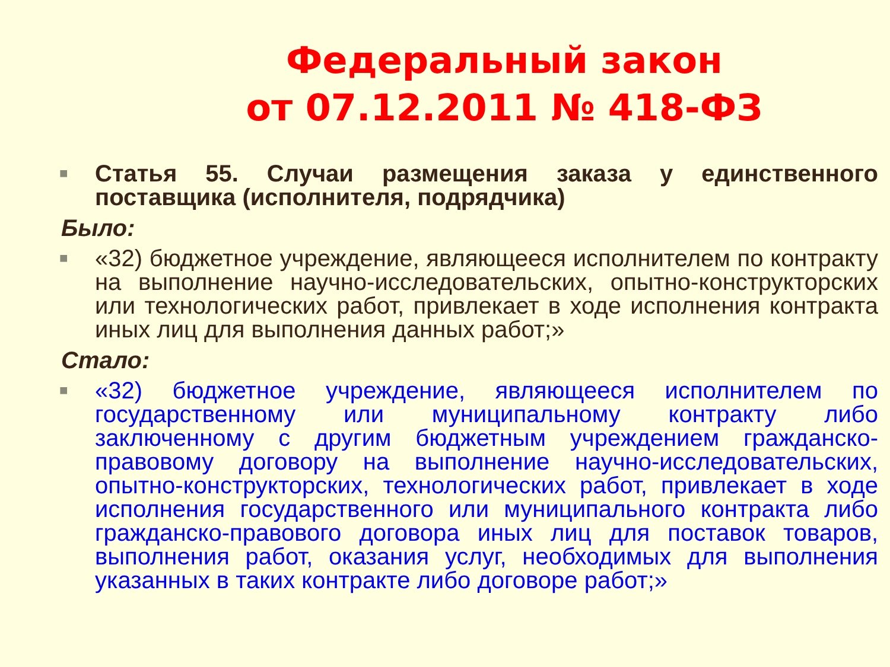Федеральный закон
от 07.12.2011 № 418-ФЗ
■
Статья 55. Случаи размещения заказа у единственного поставщика (исполнителя, подрядчика)
Было:
■
«32) бюджетное учреждение, являющееся исполнителем по контракту на выполнение научно-исследовательских, опытно-конструкторских или технологических работ, привлекает в ходе исполнения контракта иных лиц для выполнения данных работ;»
Стало:
■
«32) бюджетное учреждение, являющееся исполнителем по государственному или муниципальному контракту либо заключенному с другим бюджетным учреждением гражданско-правовому договору на выполнение научно-исследовательских, опытно-конструкторских, технологических работ, привлекает в ходе исполнения государственного или муниципального контракта либо гражданско-правового договора иных лиц для поставок товаров, выполнения работ, оказания услуг, необходимых для выполнения указанных в таких контракте либо договоре работ;»